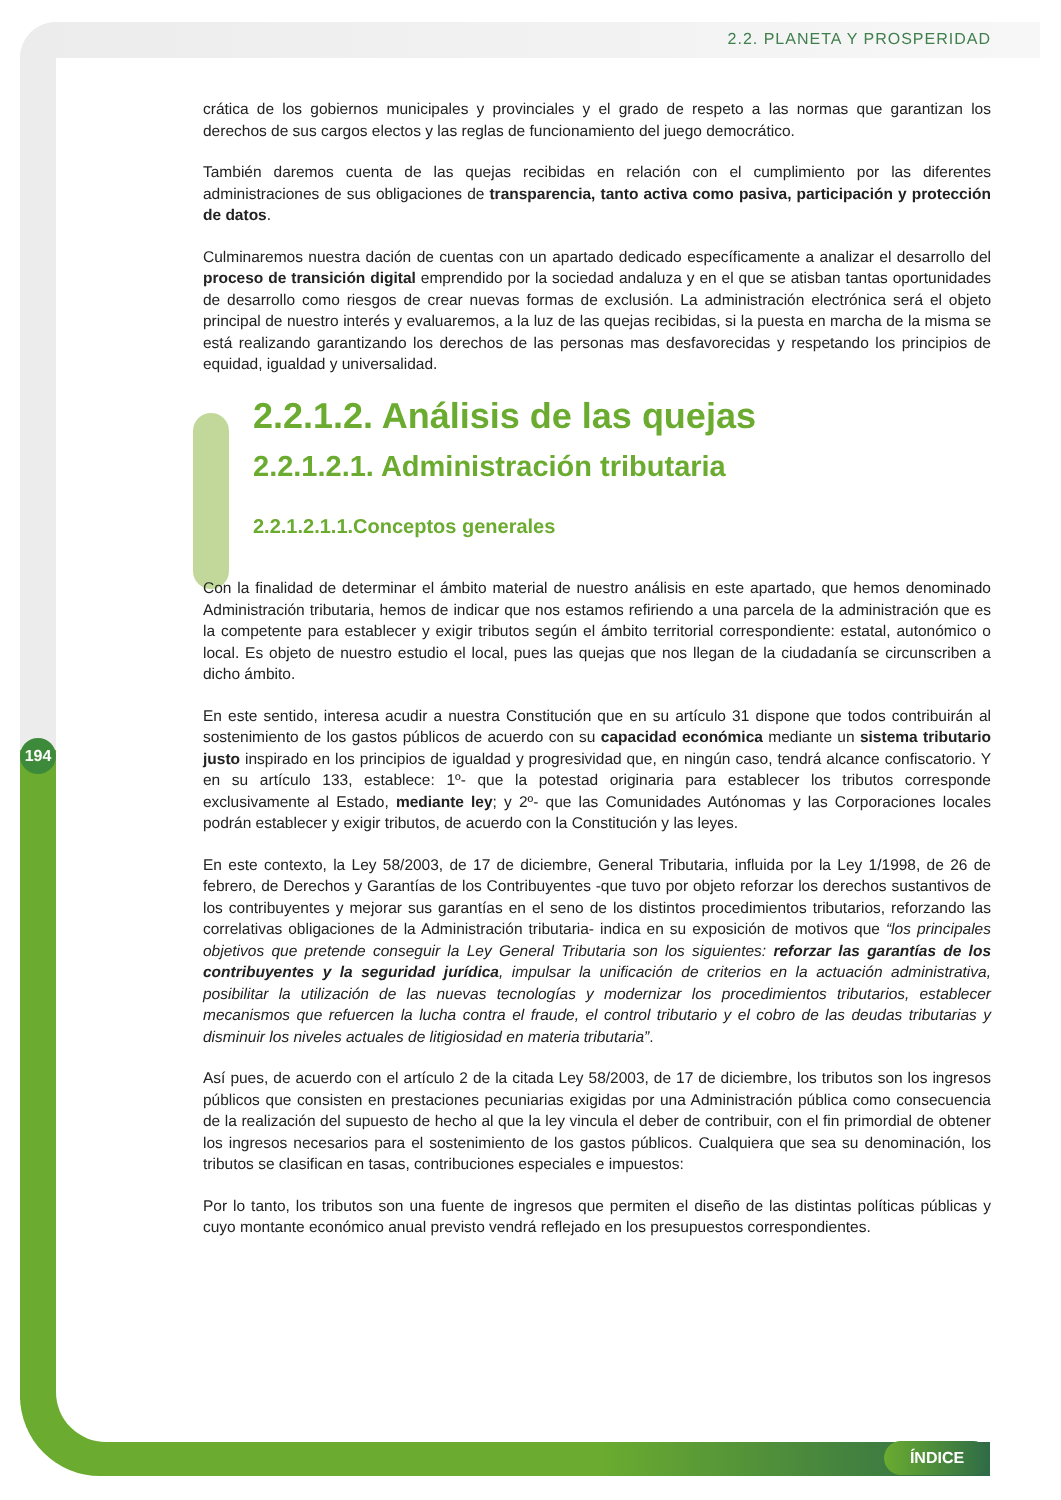2.2. PLANETA Y PROSPERIDAD
194
crática de los gobiernos municipales y provinciales y el grado de respeto a las normas que garantizan los derechos de sus cargos electos y las reglas de funcionamiento del juego democrático.
También daremos cuenta de las quejas recibidas en relación con el cumplimiento por las diferentes administraciones de sus obligaciones de transparencia, tanto activa como pasiva, participación y protección de datos.
Culminaremos nuestra dación de cuentas con un apartado dedicado específicamente a analizar el desarrollo del proceso de transición digital emprendido por la sociedad andaluza y en el que se atisban tantas oportunidades de desarrollo como riesgos de crear nuevas formas de exclusión. La administración electrónica será el objeto principal de nuestro interés y evaluaremos, a la luz de las quejas recibidas, si la puesta en marcha de la misma se está realizando garantizando los derechos de las personas mas desfavorecidas y respetando los principios de equidad, igualdad y universalidad.
2.2.1.2. Análisis de las quejas
2.2.1.2.1. Administración tributaria
2.2.1.2.1.1.Conceptos generales
Con la finalidad de determinar el ámbito material de nuestro análisis en este apartado, que hemos denominado Administración tributaria, hemos de indicar que nos estamos refiriendo a una parcela de la administración que es la competente para establecer y exigir tributos según el ámbito territorial correspondiente: estatal, autonómico o local. Es objeto de nuestro estudio el local, pues las quejas que nos llegan de la ciudadanía se circunscriben a dicho ámbito.
En este sentido, interesa acudir a nuestra Constitución que en su artículo 31 dispone que todos contribuirán al sostenimiento de los gastos públicos de acuerdo con su capacidad económica mediante un sistema tributario justo inspirado en los principios de igualdad y progresividad que, en ningún caso, tendrá alcance confiscatorio. Y en su artículo 133, establece: 1º- que la potestad originaria para establecer los tributos corresponde exclusivamente al Estado, mediante ley; y 2º- que las Comunidades Autónomas y las Corporaciones locales podrán establecer y exigir tributos, de acuerdo con la Constitución y las leyes.
En este contexto, la Ley 58/2003, de 17 de diciembre, General Tributaria, influida por la Ley 1/1998, de 26 de febrero, de Derechos y Garantías de los Contribuyentes -que tuvo por objeto reforzar los derechos sustantivos de los contribuyentes y mejorar sus garantías en el seno de los distintos procedimientos tributarios, reforzando las correlativas obligaciones de la Administración tributaria- indica en su exposición de motivos que “los principales objetivos que pretende conseguir la Ley General Tributaria son los siguientes: reforzar las garantías de los contribuyentes y la seguridad jurídica, impulsar la unificación de criterios en la actuación administrativa, posibilitar la utilización de las nuevas tecnologías y modernizar los procedimientos tributarios, establecer mecanismos que refuercen la lucha contra el fraude, el control tributario y el cobro de las deudas tributarias y disminuir los niveles actuales de litigiosidad en materia tributaria”.
Así pues, de acuerdo con el artículo 2 de la citada Ley 58/2003, de 17 de diciembre, los tributos son los ingresos públicos que consisten en prestaciones pecuniarias exigidas por una Administración pública como consecuencia de la realización del supuesto de hecho al que la ley vincula el deber de contribuir, con el fin primordial de obtener los ingresos necesarios para el sostenimiento de los gastos públicos. Cualquiera que sea su denominación, los tributos se clasifican en tasas, contribuciones especiales e impuestos:
Por lo tanto, los tributos son una fuente de ingresos que permiten el diseño de las distintas políticas públicas y cuyo montante económico anual previsto vendrá reflejado en los presupuestos correspondientes.
ÍNDICE